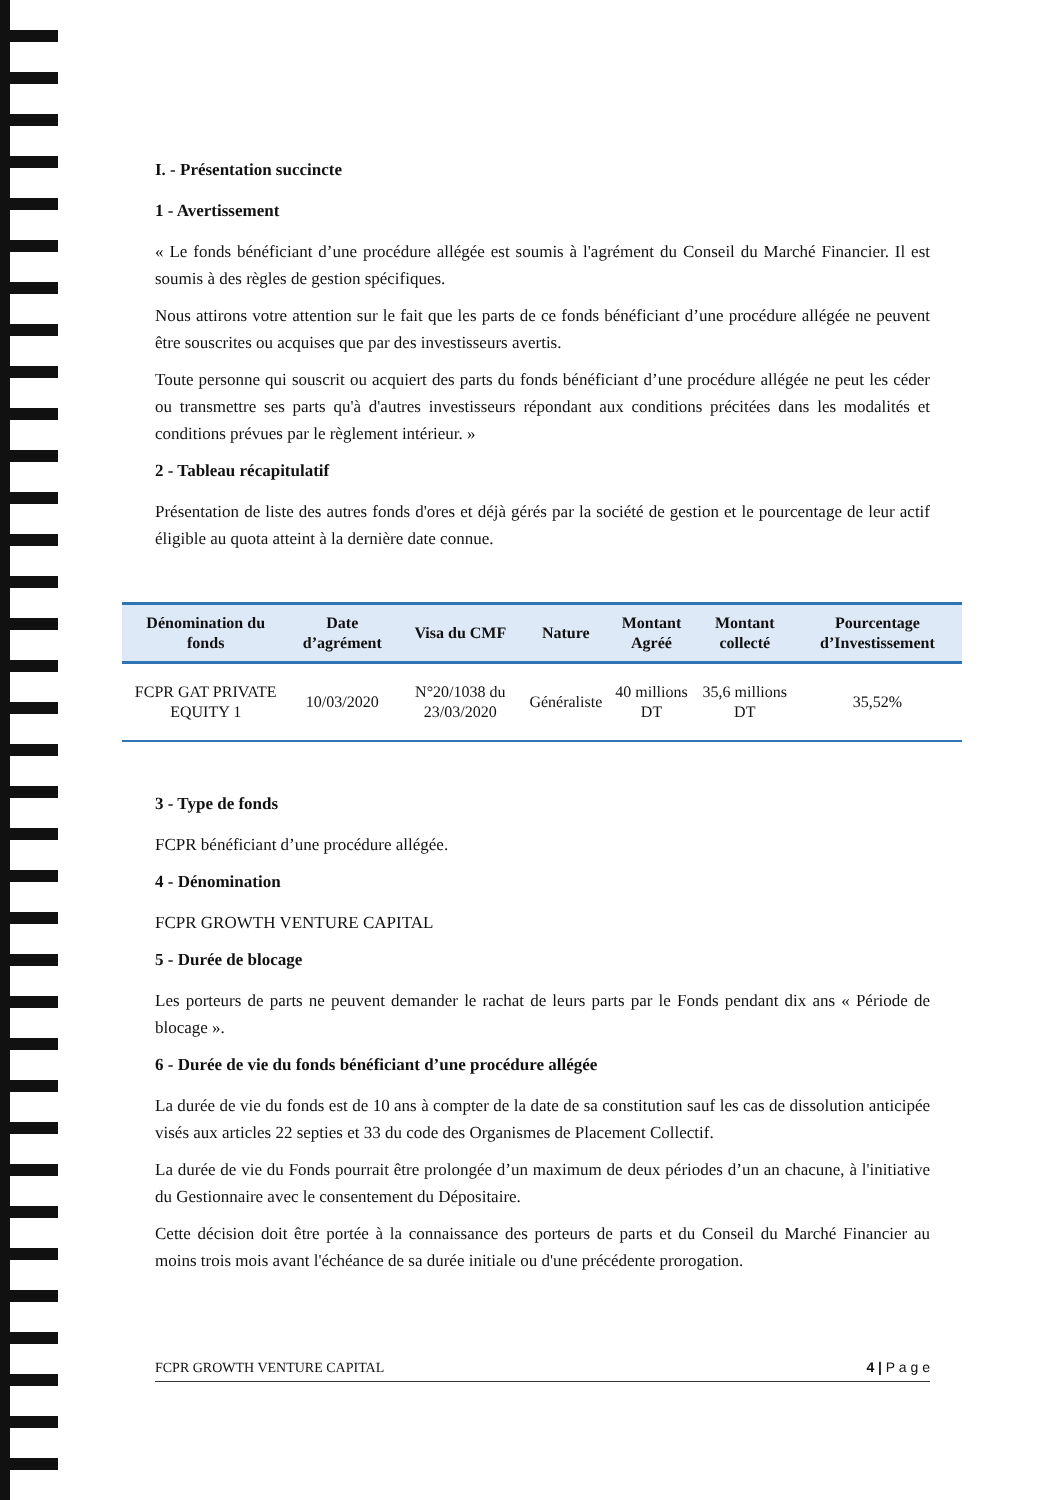I. - Présentation succincte
1 - Avertissement
« Le fonds bénéficiant d’une procédure allégée est soumis à l'agrément du Conseil du Marché Financier. Il est soumis à des règles de gestion spécifiques.
Nous attirons votre attention sur le fait que les parts de ce fonds bénéficiant d’une procédure allégée ne peuvent être souscrites ou acquises que par des investisseurs avertis.
Toute personne qui souscrit ou acquiert des parts du fonds bénéficiant d’une procédure allégée ne peut les céder ou transmettre ses parts qu'à d'autres investisseurs répondant aux conditions précitées dans les modalités et conditions prévues par le règlement intérieur. »
2 - Tableau récapitulatif
Présentation de liste des autres fonds d'ores et déjà gérés par la société de gestion et le pourcentage de leur actif éligible au quota atteint à la dernière date connue.
| Dénomination du fonds | Date d’agrément | Visa du CMF | Nature | Montant Agréé | Montant collecté | Pourcentage d’Investissement |
| --- | --- | --- | --- | --- | --- | --- |
| FCPR GAT PRIVATE EQUITY 1 | 10/03/2020 | N°20/1038 du 23/03/2020 | Généraliste | 40 millions DT | 35,6 millions DT | 35,52% |
3 - Type de fonds
FCPR bénéficiant d’une procédure allégée.
4 - Dénomination
FCPR GROWTH VENTURE CAPITAL
5 - Durée de blocage
Les porteurs de parts ne peuvent demander le rachat de leurs parts par le Fonds pendant dix ans « Période de blocage ».
6 - Durée de vie du fonds bénéficiant d’une procédure allégée
La durée de vie du fonds est de 10 ans à compter de la date de sa constitution sauf les cas de dissolution anticipée visés aux articles 22 septies et 33 du code des Organismes de Placement Collectif.
La durée de vie du Fonds pourrait être prolongée d’un maximum de deux périodes d’un an chacune, à l'initiative du Gestionnaire avec le consentement du Dépositaire.
Cette décision doit être portée à la connaissance des porteurs de parts et du Conseil du Marché Financier au moins trois mois avant l'échéance de sa durée initiale ou d'une précédente prorogation.
FCPR GROWTH VENTURE CAPITAL 4 | P a g e